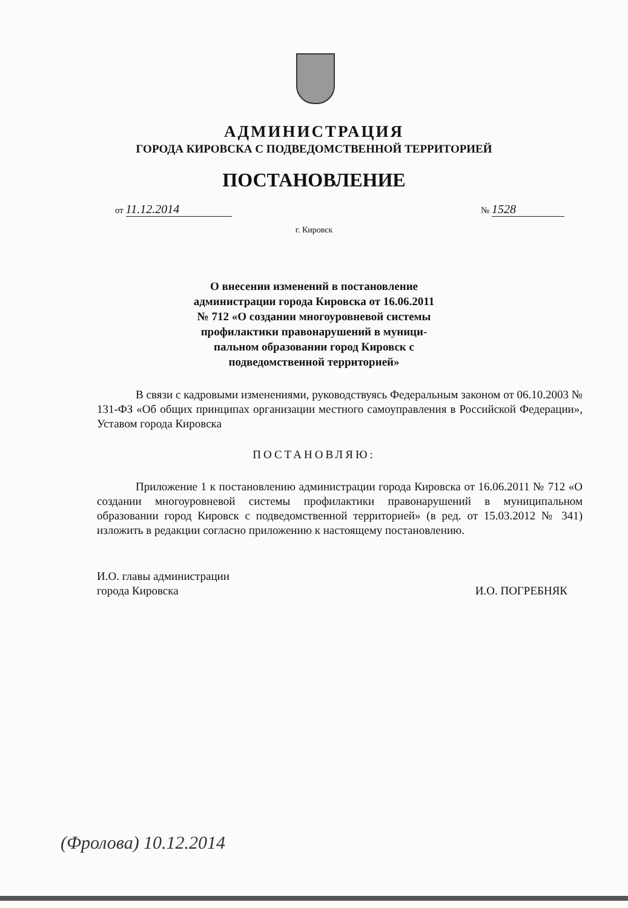АДМИНИСТРАЦИЯ
ГОРОДА КИРОВСКА С ПОДВЕДОМСТВЕННОЙ ТЕРРИТОРИЕЙ
ПОСТАНОВЛЕНИЕ
от 11.12.2014 № 1528
г. Кировск
О внесении изменений в постановление
администрации города Кировска от 16.06.2011
№ 712 «О создании многоуровневой системы
профилактики правонарушений в муници-
пальном образовании город Кировск с
подведомственной территорией»
В связи с кадровыми изменениями, руководствуясь Федеральным законом от 06.10.2003 № 131-ФЗ «Об общих принципах организации местного самоуправления в Российской Федерации», Уставом города Кировска
ПОСТАНОВЛЯЮ:
Приложение 1 к постановлению администрации города Кировска от 16.06.2011 № 712 «О создании многоуровневой системы профилактики правонарушений в муниципальном образовании город Кировск с подведомственной территорией» (в ред. от 15.03.2012 № 341) изложить в редакции согласно приложению к настоящему постановлению.
И.О. главы администрации
города Кировска
И.О. ПОГРЕБНЯК
(Фролова) 10.12.2014